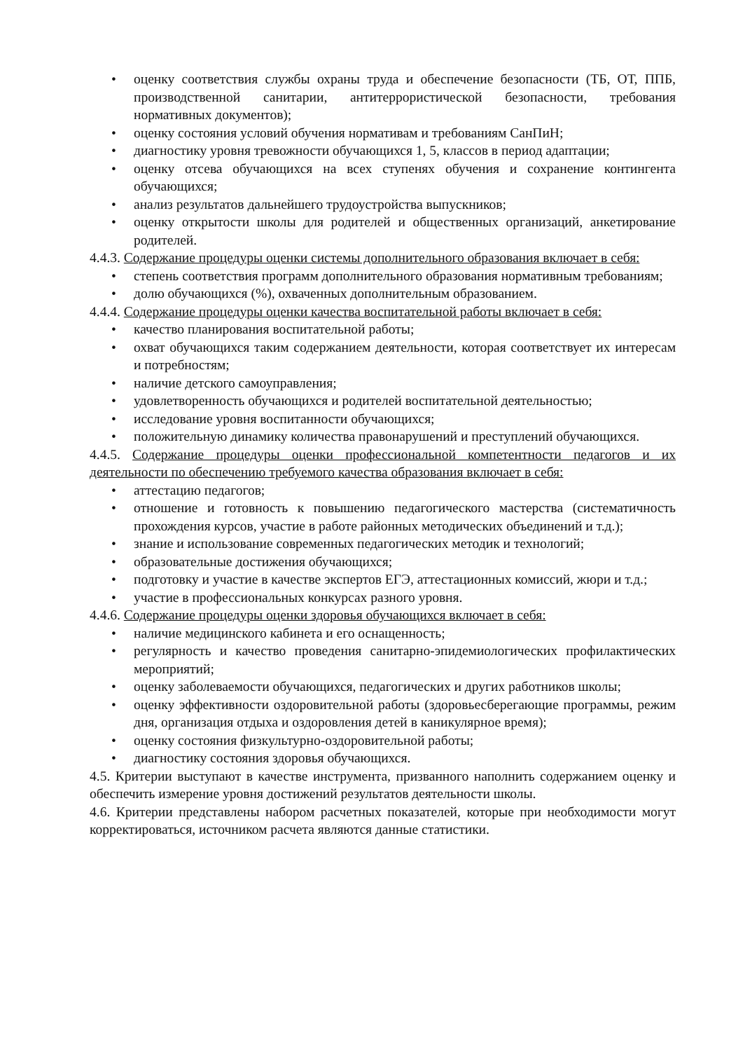• оценку соответствия службы охраны труда и обеспечение безопасности (ТБ, ОТ, ППБ, производственной санитарии, антитеррористической безопасности, требования нормативных документов);
• оценку состояния условий обучения нормативам и требованиям СанПиН;
• диагностику уровня тревожности обучающихся 1, 5, классов в период адаптации;
• оценку отсева обучающихся на всех ступенях обучения и сохранение контингента обучающихся;
• анализ результатов дальнейшего трудоустройства выпускников;
• оценку открытости школы для родителей и общественных организаций, анкетирование родителей.
4.4.3. Содержание процедуры оценки системы дополнительного образования включает в себя:
• степень соответствия программ дополнительного образования нормативным требованиям;
• долю обучающихся (%), охваченных дополнительным образованием.
4.4.4. Содержание процедуры оценки качества воспитательной работы включает в себя:
• качество планирования воспитательной работы;
• охват обучающихся таким содержанием деятельности, которая соответствует их интересам и потребностям;
• наличие детского самоуправления;
• удовлетворенность обучающихся и родителей воспитательной деятельностью;
• исследование уровня воспитанности обучающихся;
• положительную динамику количества правонарушений и преступлений обучающихся.
4.4.5. Содержание процедуры оценки профессиональной компетентности педагогов и их деятельности по обеспечению требуемого качества образования включает в себя:
• аттестацию педагогов;
• отношение и готовность к повышению педагогического мастерства (систематичность прохождения курсов, участие в работе районных методических объединений и т.д.);
• знание и использование современных педагогических методик и технологий;
• образовательные достижения обучающихся;
• подготовку и участие в качестве экспертов ЕГЭ, аттестационных комиссий, жюри и т.д.;
• участие в профессиональных конкурсах разного уровня.
4.4.6. Содержание процедуры оценки здоровья обучающихся включает в себя:
• наличие медицинского кабинета и его оснащенность;
• регулярность и качество проведения санитарно-эпидемиологических профилактических мероприятий;
• оценку заболеваемости обучающихся, педагогических и других работников школы;
• оценку эффективности оздоровительной работы (здоровьесберегающие программы, режим дня, организация отдыха и оздоровления детей в каникулярное время);
• оценку состояния физкультурно-оздоровительной работы;
• диагностику состояния здоровья обучающихся.
4.5. Критерии выступают в качестве инструмента, призванного наполнить содержанием оценку и обеспечить измерение уровня достижений результатов деятельности школы.
4.6. Критерии представлены набором расчетных показателей, которые при необходимости могут корректироваться, источником расчета являются данные статистики.